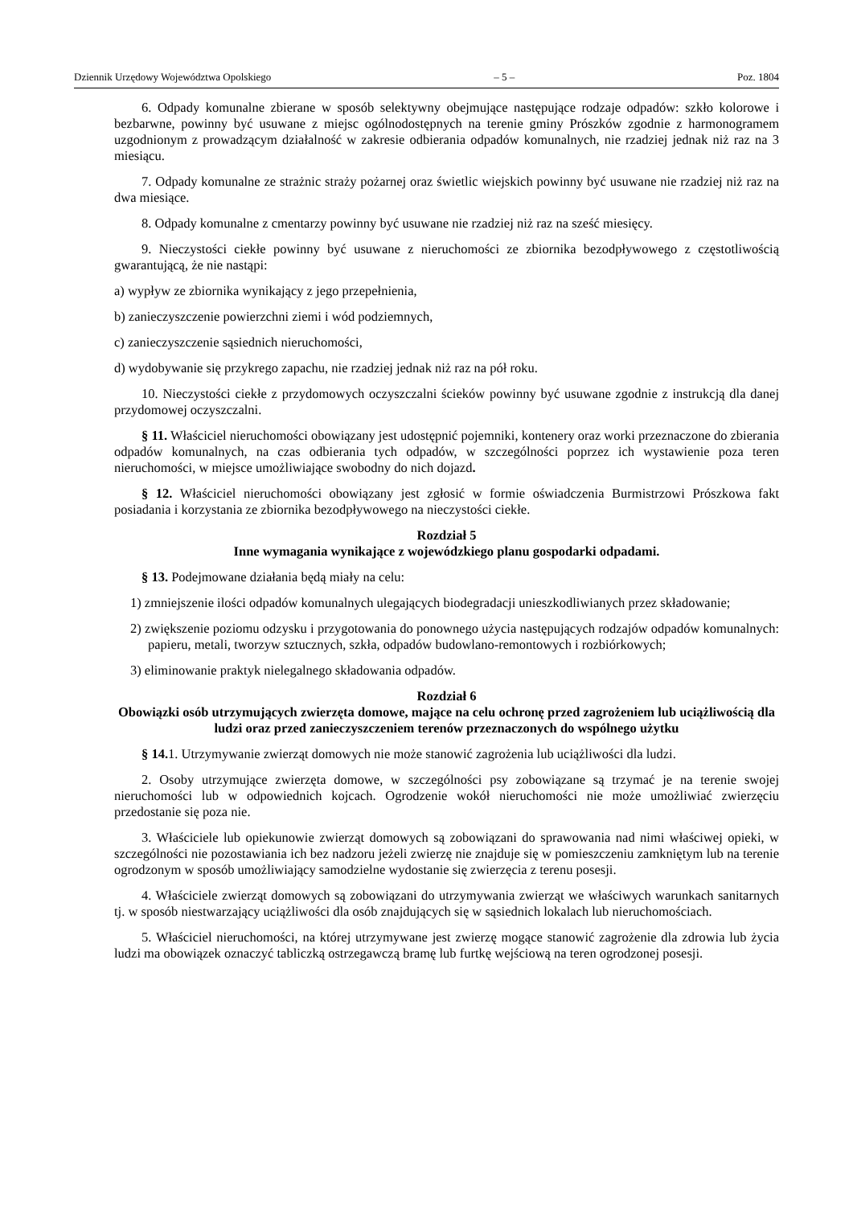Dziennik Urzędowy Województwa Opolskiego – 5 – Poz. 1804
6. Odpady komunalne zbierane w sposób selektywny obejmujące następujące rodzaje odpadów: szkło kolorowe i bezbarwne, powinny być usuwane z miejsc ogólnodostępnych na terenie gminy Prószków zgodnie z harmonogramem uzgodnionym z prowadzącym działalność w zakresie odbierania odpadów komunalnych, nie rzadziej jednak niż raz na 3 miesiącu.
7. Odpady komunalne ze strażnic straży pożarnej oraz świetlic wiejskich powinny być usuwane nie rzadziej niż raz na dwa miesiące.
8. Odpady komunalne z cmentarzy powinny być usuwane nie rzadziej niż raz na sześć miesięcy.
9. Nieczystości ciekłe powinny być usuwane z nieruchomości ze zbiornika bezodpływowego z częstotliwością gwarantującą, że nie nastąpi:
a) wypływ ze zbiornika wynikający z jego przepełnienia,
b) zanieczyszczenie powierzchni ziemi i wód podziemnych,
c) zanieczyszczenie sąsiednich nieruchomości,
d) wydobywanie się przykrego zapachu, nie rzadziej jednak niż raz na pół roku.
10. Nieczystości ciekłe z przydomowych oczyszczalni ścieków powinny być usuwane zgodnie z instrukcją dla danej przydomowej oczyszczalni.
§ 11. Właściciel nieruchomości obowiązany jest udostępnić pojemniki, kontenery oraz worki przeznaczone do zbierania odpadów komunalnych, na czas odbierania tych odpadów, w szczególności poprzez ich wystawienie poza teren nieruchomości, w miejsce umożliwiające swobodny do nich dojazd.
§ 12. Właściciel nieruchomości obowiązany jest zgłosić w formie oświadczenia Burmistrzowi Prószkowa fakt posiadania i korzystania ze zbiornika bezodpływowego na nieczystości ciekłe.
Rozdział 5
Inne wymagania wynikające z wojewódzkiego planu gospodarki odpadami.
§ 13. Podejmowane działania będą miały na celu:
1) zmniejszenie ilości odpadów komunalnych ulegających biodegradacji unieszkodliwianych przez składowanie;
2) zwiększenie poziomu odzysku i przygotowania do ponownego użycia następujących rodzajów odpadów komunalnych: papieru, metali, tworzyw sztucznych, szkła, odpadów budowlano-remontowych i rozbiórkowych;
3) eliminowanie praktyk nielegalnego składowania odpadów.
Rozdział 6
Obowiązki osób utrzymujących zwierzęta domowe, mające na celu ochronę przed zagrożeniem lub uciążliwością dla ludzi oraz przed zanieczyszczeniem terenów przeznaczonych do wspólnego użytku
§ 14. 1. Utrzymywanie zwierząt domowych nie może stanowić zagrożenia lub uciążliwości dla ludzi.
2. Osoby utrzymujące zwierzęta domowe, w szczególności psy zobowiązane są trzymać je na terenie swojej nieruchomości lub w odpowiednich kojcach. Ogrodzenie wokół nieruchomości nie może umożliwiać zwierzęciu przedostanie się poza nie.
3. Właściciele lub opiekunowie zwierząt domowych są zobowiązani do sprawowania nad nimi właściwej opieki, w szczególności nie pozostawiania ich bez nadzoru jeżeli zwierzę nie znajduje się w pomieszczeniu zamkniętym lub na terenie ogrodzonym w sposób umożliwiający samodzielne wydostanie się zwierzęcia z terenu posesji.
4. Właściciele zwierząt domowych są zobowiązani do utrzymywania zwierząt we właściwych warunkach sanitarnych tj. w sposób niestwarzający uciążliwości dla osób znajdujących się w sąsiednich lokalach lub nieruchomościach.
5. Właściciel nieruchomości, na której utrzymywane jest zwierzę mogące stanowić zagrożenie dla zdrowia lub życia ludzi ma obowiązek oznaczyć tabliczką ostrzegawczą bramę lub furtkę wejściową na teren ogrodzonej posesji.